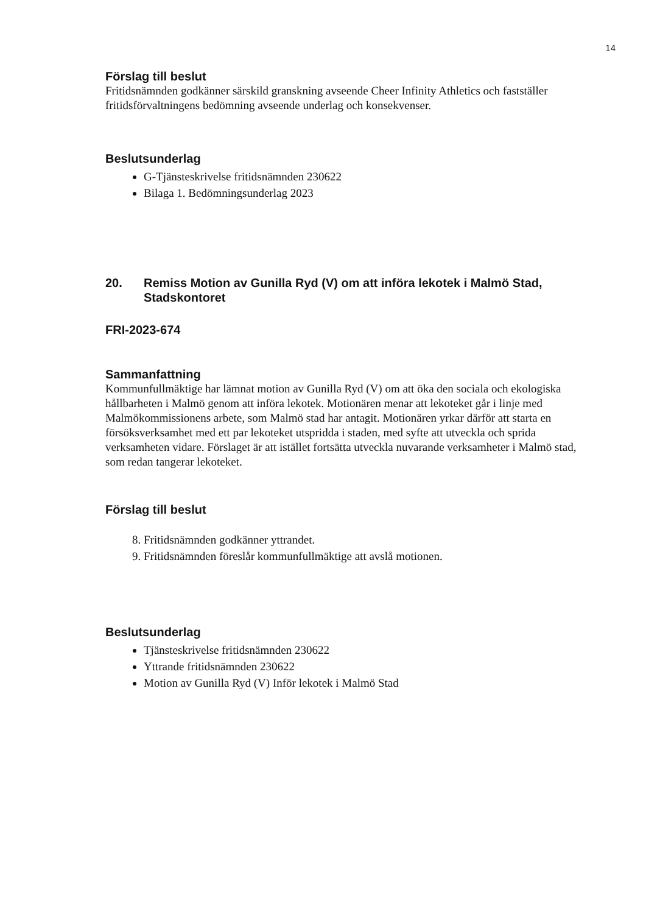14
Förslag till beslut
Fritidsnämnden godkänner särskild granskning avseende Cheer Infinity Athletics och fastställer fritidsförvaltningens bedömning avseende underlag och konsekvenser.
Beslutsunderlag
G-Tjänsteskrivelse fritidsnämnden 230622
Bilaga 1. Bedömningsunderlag 2023
20. Remiss Motion av Gunilla Ryd (V) om att införa lekotek i Malmö Stad, Stadskontoret
FRI-2023-674
Sammanfattning
Kommunfullmäktige har lämnat motion av Gunilla Ryd (V) om att öka den sociala och ekologiska hållbarheten i Malmö genom att införa lekotek. Motionären menar att lekoteket går i linje med Malmökommissionens arbete, som Malmö stad har antagit. Motionären yrkar därför att starta en försöksverksamhet med ett par lekoteket utspridda i staden, med syfte att utveckla och sprida verksamheten vidare. Förslaget är att istället fortsätta utveckla nuvarande verksamheter i Malmö stad, som redan tangerar lekoteket.
Förslag till beslut
8. Fritidsnämnden godkänner yttrandet.
9. Fritidsnämnden föreslår kommunfullmäktige att avslå motionen.
Beslutsunderlag
Tjänsteskrivelse fritidsnämnden 230622
Yttrande fritidsnämnden 230622
Motion av Gunilla Ryd (V) Inför lekotek i Malmö Stad